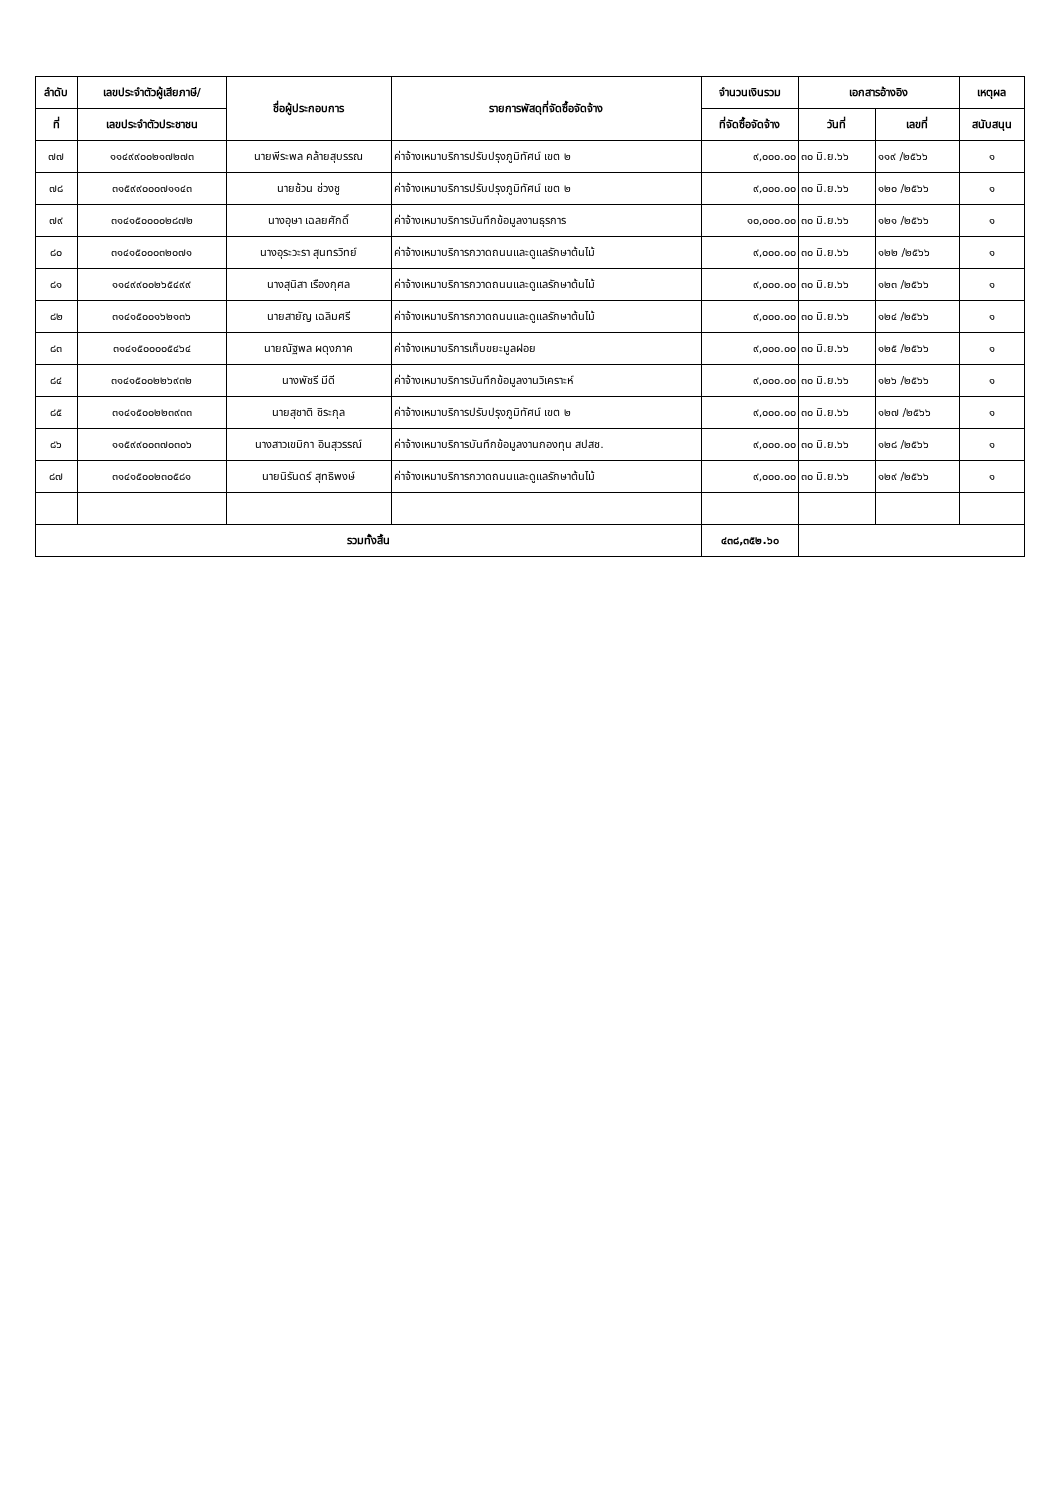| ลำดับ | เลขประจำตัวผู้เสียภาษี/ | ชื่อผู้ประกอบการ | รายการพัสดุที่จัดซื้อจัดจ้าง | จำนวนเงินรวม | เอกสารอ้างอิง | | เหตุผล |
| --- | --- | --- | --- | --- | --- | --- | --- |
| ที่ | เลขประจำตัวประชาชน | | | ที่จัดซื้อจัดจ้าง | วันที่ | เลขที่ | สนับสนุน |
| ๗๗ | ๑๑๔๙๙๐๐๒๑๗๒๗๓ | นายพีระพล คล้ายสุบรรณ | ค่าจ้างเหมาบริการปรับปรุงภูมิทัศน์ เขต ๒ | ๙,๐๐๐.๐๐ | ๓๐ มิ.ย.๖๖ | ๑๑๙ /๒๕๖๖ | ๑ |
| ๗๘ | ๓๑๕๙๙๐๐๐๗๑๑๔๓ | นายช้วน ช่วงชู | ค่าจ้างเหมาบริการปรับปรุงภูมิทัศน์ เขต ๒ | ๙,๐๐๐.๐๐ | ๓๐ มิ.ย.๖๖ | ๑๒๐ /๒๕๖๖ | ๑ |
| ๗๙ | ๓๑๔๑๕๐๐๐๐๒๘๗๒ | นางอุษา เฉลยศักดิ์ | ค่าจ้างเหมาบริการบันทึกข้อมูลงานธุรการ | ๑๐,๐๐๐.๐๐ | ๓๐ มิ.ย.๖๖ | ๑๒๑ /๒๕๖๖ | ๑ |
| ๘๐ | ๓๑๔๑๕๐๐๐๓๒๐๗๑ | นางอุระวะรา สุนทรวิทย์ | ค่าจ้างเหมาบริการกวาดถนนและดูแลรักษาต้นไม้ | ๙,๐๐๐.๐๐ | ๓๐ มิ.ย.๖๖ | ๑๒๒ /๒๕๖๖ | ๑ |
| ๘๑ | ๑๑๔๙๙๐๐๒๖๕๔๙๙ | นางสุนิสา เรืองกุศล | ค่าจ้างเหมาบริการกวาดถนนและดูแลรักษาต้นไม้ | ๙,๐๐๐.๐๐ | ๓๐ มิ.ย.๖๖ | ๑๒๓ /๒๕๖๖ | ๑ |
| ๘๒ | ๓๑๔๑๕๐๐๑๖๒๑๓๖ | นายสายัญ เฉลิมศรี | ค่าจ้างเหมาบริการกวาดถนนและดูแลรักษาต้นไม้ | ๙,๐๐๐.๐๐ | ๓๐ มิ.ย.๖๖ | ๑๒๔ /๒๕๖๖ | ๑ |
| ๘๓ | ๓๑๔๑๕๐๐๐๐๕๔๖๔ | นายณัฐพล ผดุงภาค | ค่าจ้างเหมาบริการเก็บขยะมูลฝอย | ๙,๐๐๐.๐๐ | ๓๐ มิ.ย.๖๖ | ๑๒๕ /๒๕๖๖ | ๑ |
| ๘๔ | ๓๑๔๑๕๐๐๒๒๖๙๓๒ | นางพัชรี มีดี | ค่าจ้างเหมาบริการบันทึกข้อมูลงานวิเคราะห์ | ๙,๐๐๐.๐๐ | ๓๐ มิ.ย.๖๖ | ๑๒๖ /๒๕๖๖ | ๑ |
| ๘๕ | ๓๑๔๑๕๐๐๒๒๓๙๓๓ | นายสุชาติ ชิระกุล | ค่าจ้างเหมาบริการปรับปรุงภูมิทัศน์ เขต ๒ | ๙,๐๐๐.๐๐ | ๓๐ มิ.ย.๖๖ | ๑๒๗ /๒๕๖๖ | ๑ |
| ๘๖ | ๑๑๕๙๙๐๐๓๗๐๓๐๖ | นางสาวเขมิกา อินสุวรรณ์ | ค่าจ้างเหมาบริการบันทึกข้อมูลงานกองทุน สปสช. | ๙,๐๐๐.๐๐ | ๓๐ มิ.ย.๖๖ | ๑๒๘ /๒๕๖๖ | ๑ |
| ๘๗ | ๓๑๔๑๕๐๐๒๓๐๕๘๑ | นายนิรันดร์ สุทธิพงษ์ | ค่าจ้างเหมาบริการกวาดถนนและดูแลรักษาต้นไม้ | ๙,๐๐๐.๐๐ | ๓๐ มิ.ย.๖๖ | ๑๒๙ /๒๕๖๖ | ๑ |
| รวมทั้งสิ้น | | | | ๔๓๘,๓๕๒.๖๐ | | | |